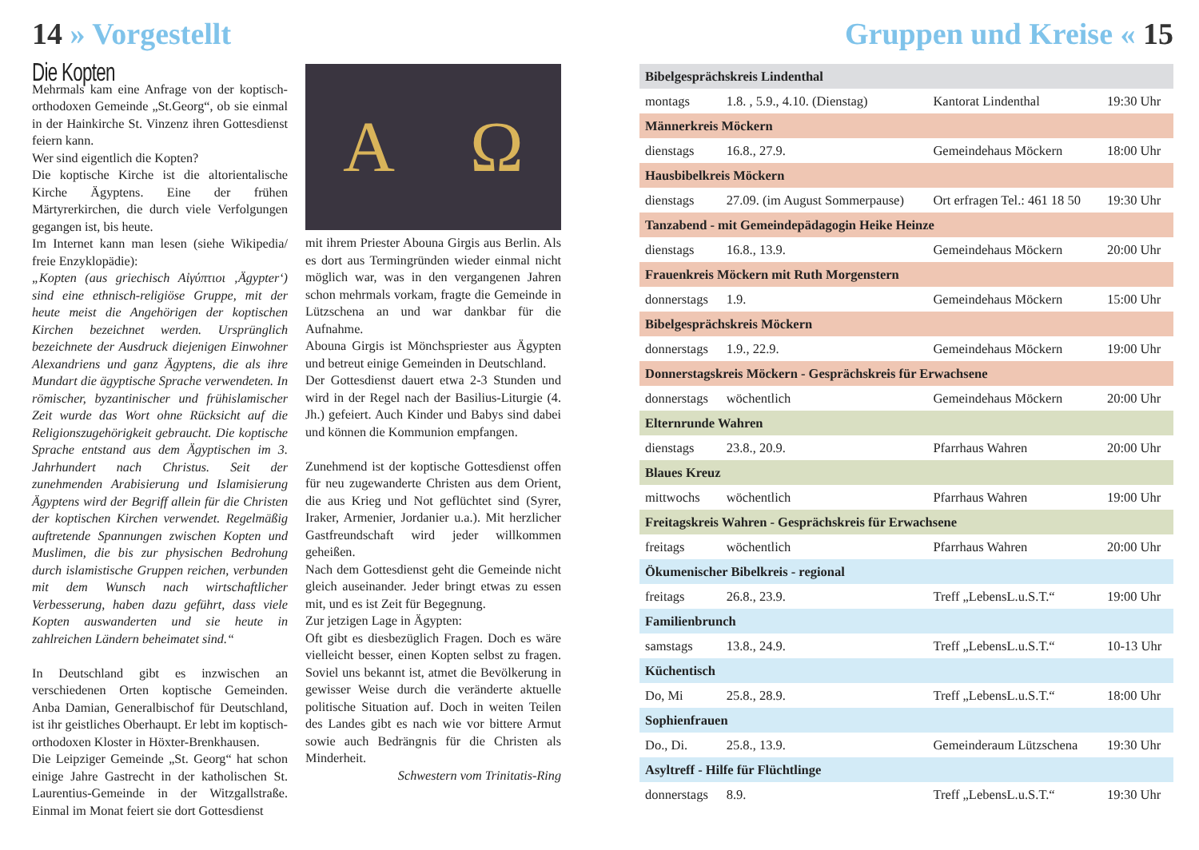14 » Vorgestellt
Die Kopten
Mehrmals kam eine Anfrage von der koptisch-orthodoxen Gemeinde „St.Georg“, ob sie einmal in der Hainkirche St. Vinzenz ihren Gottesdienst feiern kann.
Wer sind eigentlich die Kopten?
Die koptische Kirche ist die altorientalische Kirche Ägyptens. Eine der frühen Märtyrerkirchen, die durch viele Verfolgungen gegangen ist, bis heute.
Im Internet kann man lesen (siehe Wikipedia/ freie Enzyklopädie):
„Kopten (aus griechisch Αἰγύπτιοι ‚Ägypter‘) sind eine ethnisch-religiöse Gruppe, mit der heute meist die Angehörigen der koptischen Kirchen bezeichnet werden. Ursprünglich bezeichnete der Ausdruck diejenigen Einwohner Alexandriens und ganz Ägyptens, die als ihre Mundart die ägyptische Sprache verwendeten. In römischer, byzantinischer und frühislamischer Zeit wurde das Wort ohne Rücksicht auf die Religionszugehörigkeit gebraucht. Die koptische Sprache entstand aus dem Ägyptischen im 3. Jahrhundert nach Christus. Seit der zunehmenden Arabisierung und Islamisierung Ägyptens wird der Begriff allein für die Christen der koptischen Kirchen verwendet. Regelmäßig auftretende Spannungen zwischen Kopten und Muslimen, die bis zur physischen Bedrohung durch islamistische Gruppen reichen, verbunden mit dem Wunsch nach wirtschaftlicher Verbesserung, haben dazu geführt, dass viele Kopten auswanderten und sie heute in zahlreichen Ländern beheimatet sind.“
In Deutschland gibt es inzwischen an verschiedenen Orten koptische Gemeinden. Anba Damian, Generalbischof für Deutschland, ist ihr geistliches Oberhaupt. Er lebt im koptisch-orthodoxen Kloster in Höxter-Brenkhausen.
Die Leipziger Gemeinde „St. Georg“ hat schon einige Jahre Gastrecht in der katholischen St. Laurentius-Gemeinde in der Witzgallstraße. Einmal im Monat feiert sie dort Gottesdienst
A Ω
mit ihrem Priester Abouna Girgis aus Berlin. Als es dort aus Termingründen wieder einmal nicht möglich war, was in den vergangenen Jahren schon mehrmals vorkam, fragte die Gemeinde in Lützschena an und war dankbar für die Aufnahme.
Abouna Girgis ist Mönchspriester aus Ägypten und betreut einige Gemeinden in Deutschland.
Der Gottesdienst dauert etwa 2-3 Stunden und wird in der Regel nach der Basilius-Liturgie (4. Jh.) gefeiert. Auch Kinder und Babys sind dabei und können die Kommunion empfangen.
Zunehmend ist der koptische Gottesdienst offen für neu zugewanderte Christen aus dem Orient, die aus Krieg und Not geflüchtet sind (Syrer, Iraker, Armenier, Jordanier u.a.). Mit herzlicher Gastfreundschaft wird jeder willkommen geheißen.
Nach dem Gottesdienst geht die Gemeinde nicht gleich auseinander. Jeder bringt etwas zu essen mit, und es ist Zeit für Begegnung.
Zur jetzigen Lage in Ägypten:
Oft gibt es diesbezüglich Fragen. Doch es wäre vielleicht besser, einen Kopten selbst zu fragen. Soviel uns bekannt ist, atmet die Bevölkerung in gewisser Weise durch die veränderte aktuelle politische Situation auf. Doch in weiten Teilen des Landes gibt es nach wie vor bittere Armut sowie auch Bedrängnis für die Christen als Minderheit.
Schwestern vom Trinitatis-Ring
Gruppen und Kreise « 15
| Bibelgesprächskreis Lindenthal | | | |
| --- | --- | --- | --- |
| montags | 1.8. , 5.9., 4.10. (Dienstag) | Kantorat Lindenthal | 19:30 Uhr |
| Männerkreis Möckern | | | |
| dienstags | 16.8., 27.9. | Gemeindehaus Möckern | 18:00 Uhr |
| Hausbibelkreis Möckern | | | |
| dienstags | 27.09. (im August Sommerpause) | Ort erfragen Tel.: 461 18 50 | 19:30 Uhr |
| Tanzabend - mit Gemeindepädagogin Heike Heinze | | | |
| dienstags | 16.8., 13.9. | Gemeindehaus Möckern | 20:00 Uhr |
| Frauenkreis Möckern mit Ruth Morgenstern | | | |
| donnerstags | 1.9. | Gemeindehaus Möckern | 15:00 Uhr |
| Bibelgesprächskreis Möckern | | | |
| donnerstags | 1.9., 22.9. | Gemeindehaus Möckern | 19:00 Uhr |
| Donnerstagskreis Möckern - Gesprächskreis für Erwachsene | | | |
| donnerstags | wöchentlich | Gemeindehaus Möckern | 20:00 Uhr |
| Elternrunde Wahren | | | |
| dienstags | 23.8., 20.9. | Pfarrhaus Wahren | 20:00 Uhr |
| Blaues Kreuz | | | |
| mittwochs | wöchentlich | Pfarrhaus Wahren | 19:00 Uhr |
| Freitagskreis Wahren - Gesprächskreis für Erwachsene | | | |
| freitags | wöchentlich | Pfarrhaus Wahren | 20:00 Uhr |
| Ökumenischer Bibelkreis - regional | | | |
| freitags | 26.8., 23.9. | Treff „LebensL.u.S.T.“ | 19:00 Uhr |
| Familienbrunch | | | |
| samstags | 13.8., 24.9. | Treff „LebensL.u.S.T.“ | 10-13 Uhr |
| Küchentisch | | | |
| Do, Mi | 25.8., 28.9. | Treff „LebensL.u.S.T.“ | 18:00 Uhr |
| Sophienfrauen | | | |
| Do., Di. | 25.8., 13.9. | Gemeinderaum Lützschena | 19:30 Uhr |
| Asyltreff - Hilfe für Flüchtlinge | | | |
| donnerstags | 8.9. | Treff „LebensL.u.S.T.“ | 19:30 Uhr |